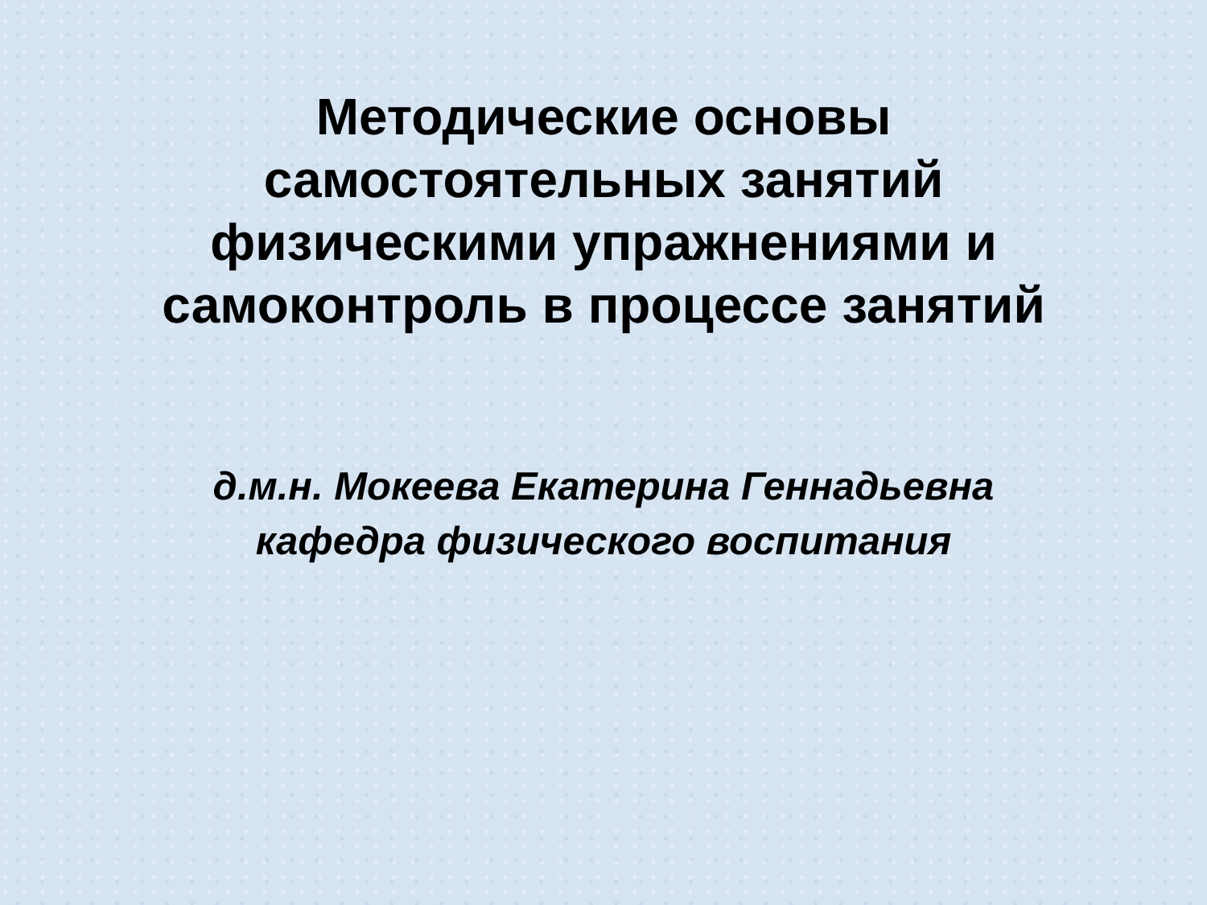Методические основы
самостоятельных занятий
физическими упражнениями и
самоконтроль в процессе занятий
д.м.н. Мокеева Екатерина Геннадьевна
кафедра физического воспитания